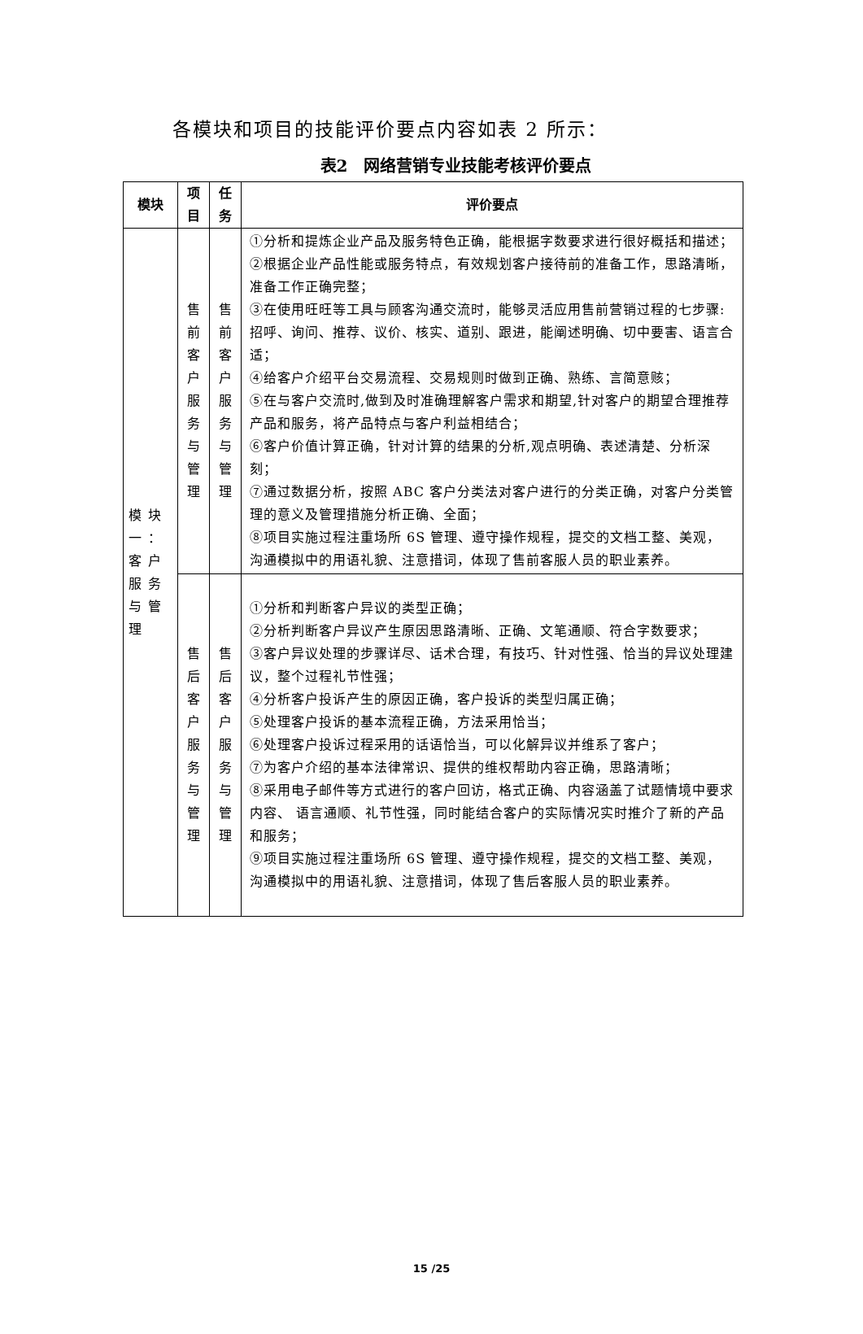各模块和项目的技能评价要点内容如表 2 所示：
表2　网络营销专业技能考核评价要点
| 模块 | 项 目 | 任 务 | 评价要点 |
| --- | --- | --- | --- |
| 模块一：客户服务与管理 | 售 前 客 户 服 务 与 管 理 | 售 前 客 户 服 务 与 管 理 | ①分析和提炼企业产品及服务特色正确，能根据字数要求进行很好概括和描述； ②根据企业产品性能或服务特点，有效规划客户接待前的准备工作，思路清晰，准备工作正确完整； ③在使用旺旺等工具与顾客沟通交流时，能够灵活应用售前营销过程的七步骤:招呼、询问、推荐、议价、核实、道别、跟进，能阐述明确、切中要害、语言合适； ④给客户介绍平台交易流程、交易规则时做到正确、熟练、言简意赅； ⑤在与客户交流时,做到及时准确理解客户需求和期望,针对客户的期望合理推荐产品和服务，将产品特点与客户利益相结合； ⑥客户价值计算正确，针对计算的结果的分析,观点明确、表述清楚、分析深刻； ⑦通过数据分析，按照 ABC 客户分类法对客户进行的分类正确，对客户分类管理的意义及管理措施分析正确、全面； ⑧项目实施过程注重场所 6S 管理、遵守操作规程，提交的文档工整、美观，沟通模拟中的用语礼貌、注意措词，体现了售前客服人员的职业素养。 |
| | 售 后 客 户 服 务 与 管 理 | 售 后 客 户 服 务 与 管 理 | ①分析和判断客户异议的类型正确； ②分析判断客户异议产生原因思路清晰、正确、文笔通顺、符合字数要求； ③客户异议处理的步骤详尽、话术合理，有技巧、针对性强、恰当的异议处理建议，整个过程礼节性强； ④分析客户投诉产生的原因正确，客户投诉的类型归属正确； ⑤处理客户投诉的基本流程正确，方法采用恰当； ⑥处理客户投诉过程采用的话语恰当，可以化解异议并维系了客户； ⑦为客户介绍的基本法律常识、提供的维权帮助内容正确，思路清晰； ⑧采用电子邮件等方式进行的客户回访，格式正确、内容涵盖了试题情境中要求内容、 语言通顺、礼节性强，同时能结合客户的实际情况实时推介了新的产品和服务； ⑨项目实施过程注重场所 6S 管理、遵守操作规程，提交的文档工整、美观，沟通模拟中的用语礼貌、注意措词，体现了售后客服人员的职业素养。 |
15 /25